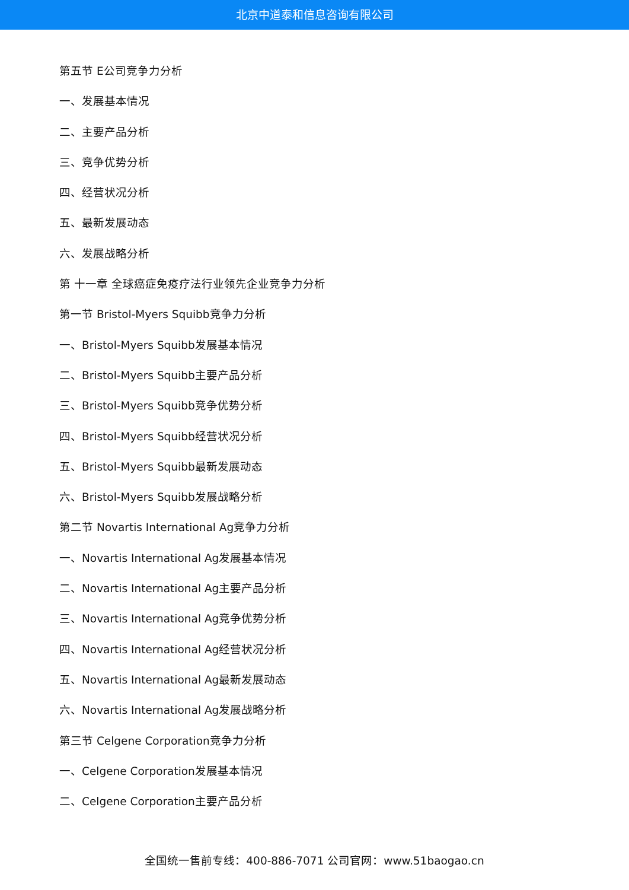北京中道泰和信息咨询有限公司
第五节 E公司竞争力分析
一、发展基本情况
二、主要产品分析
三、竞争优势分析
四、经营状况分析
五、最新发展动态
六、发展战略分析
第 十一章 全球癌症免疫疗法行业领先企业竞争力分析
第一节 Bristol-Myers Squibb竞争力分析
一、Bristol-Myers Squibb发展基本情况
二、Bristol-Myers Squibb主要产品分析
三、Bristol-Myers Squibb竞争优势分析
四、Bristol-Myers Squibb经营状况分析
五、Bristol-Myers Squibb最新发展动态
六、Bristol-Myers Squibb发展战略分析
第二节 Novartis International Ag竞争力分析
一、Novartis International Ag发展基本情况
二、Novartis International Ag主要产品分析
三、Novartis International Ag竞争优势分析
四、Novartis International Ag经营状况分析
五、Novartis International Ag最新发展动态
六、Novartis International Ag发展战略分析
第三节 Celgene Corporation竞争力分析
一、Celgene Corporation发展基本情况
二、Celgene Corporation主要产品分析
全国统一售前专线：400-886-7071 公司官网：www.51baogao.cn